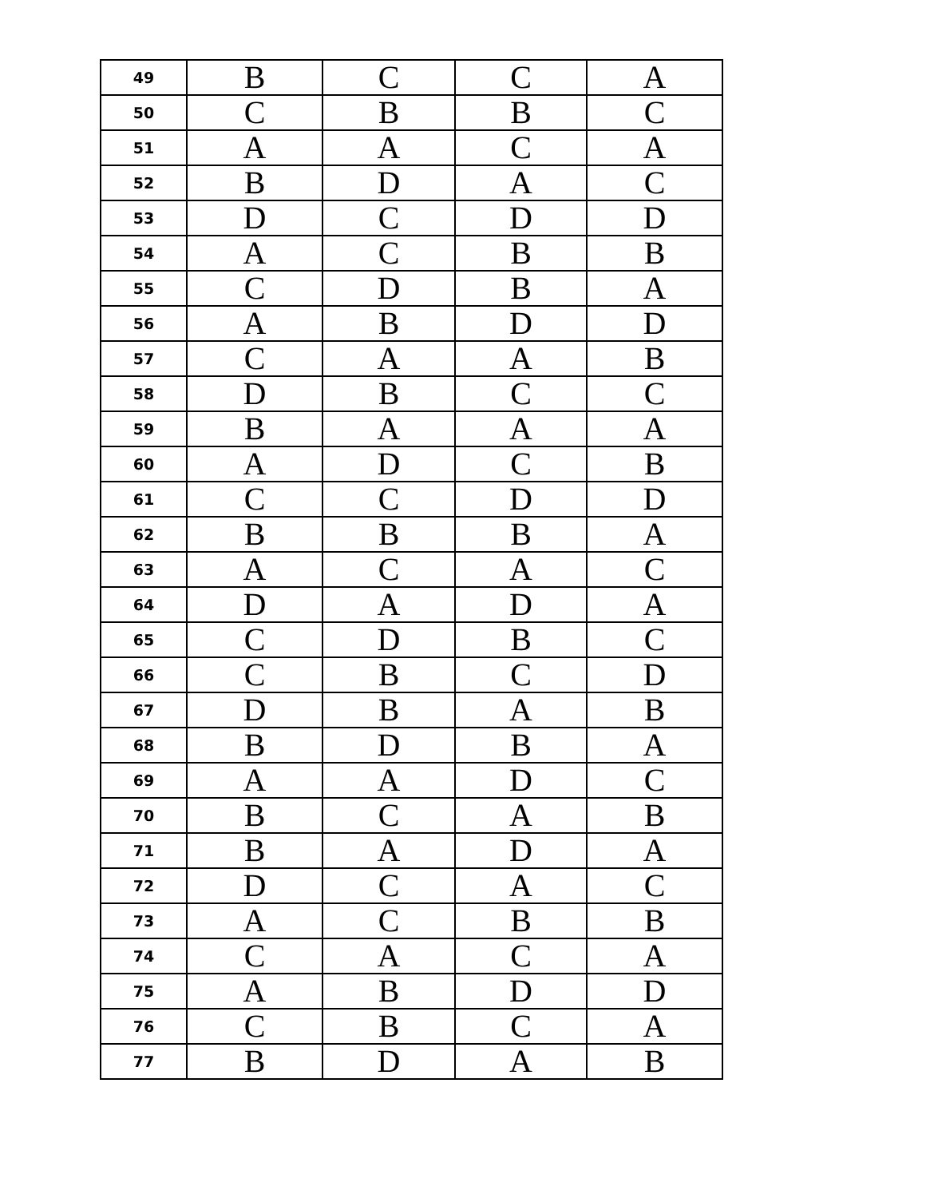| 49 | B | C | C | A |
| 50 | C | B | B | C |
| 51 | A | A | C | A |
| 52 | B | D | A | C |
| 53 | D | C | D | D |
| 54 | A | C | B | B |
| 55 | C | D | B | A |
| 56 | A | B | D | D |
| 57 | C | A | A | B |
| 58 | D | B | C | C |
| 59 | B | A | A | A |
| 60 | A | D | C | B |
| 61 | C | C | D | D |
| 62 | B | B | B | A |
| 63 | A | C | A | C |
| 64 | D | A | D | A |
| 65 | C | D | B | C |
| 66 | C | B | C | D |
| 67 | D | B | A | B |
| 68 | B | D | B | A |
| 69 | A | A | D | C |
| 70 | B | C | A | B |
| 71 | B | A | D | A |
| 72 | D | C | A | C |
| 73 | A | C | B | B |
| 74 | C | A | C | A |
| 75 | A | B | D | D |
| 76 | C | B | C | A |
| 77 | B | D | A | B |